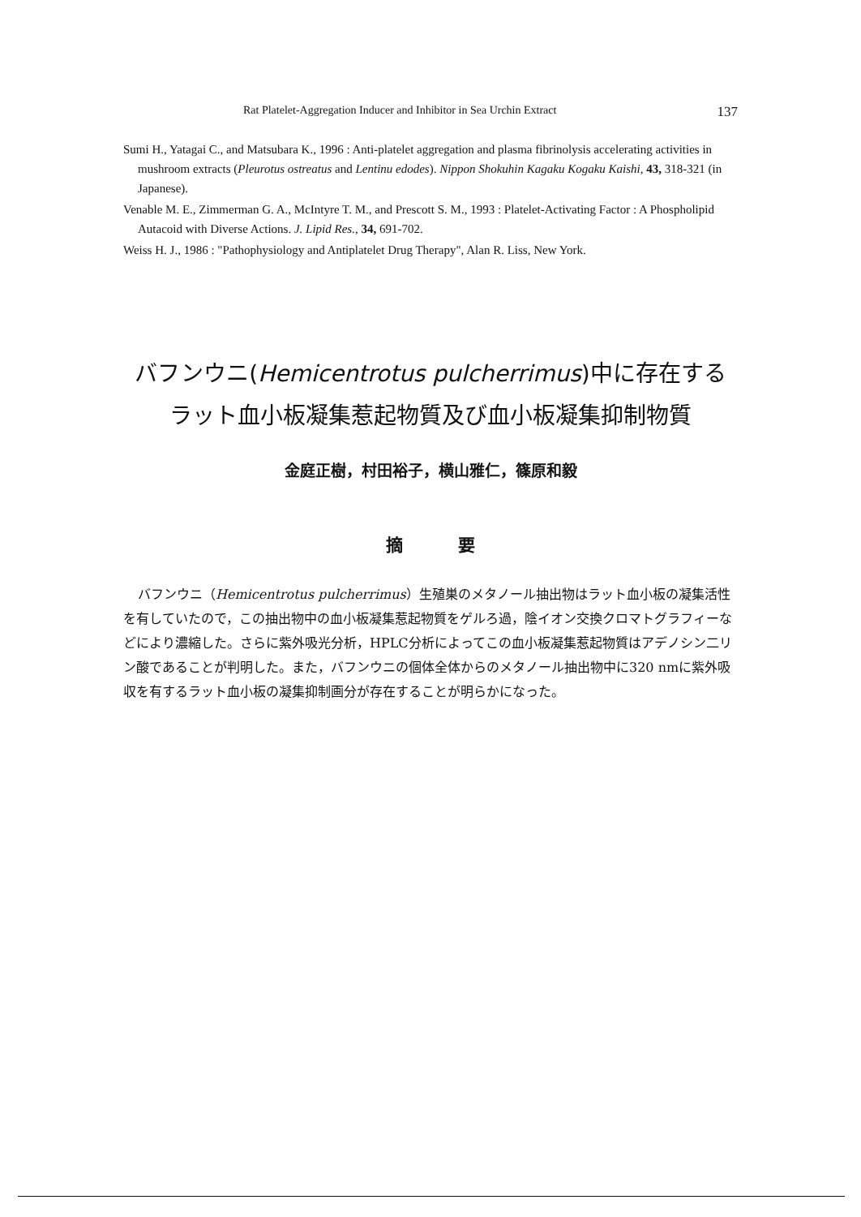Rat Platelet-Aggregation Inducer and Inhibitor in Sea Urchin Extract 137
Sumi H., Yatagai C., and Matsubara K., 1996 : Anti-platelet aggregation and plasma fibrinolysis accelerating activities in mushroom extracts (Pleurotus ostreatus and Lentinu edodes). Nippon Shokuhin Kagaku Kogaku Kaishi, 43, 318-321 (in Japanese).
Venable M. E., Zimmerman G. A., McIntyre T. M., and Prescott S. M., 1993 : Platelet-Activating Factor : A Phospholipid Autacoid with Diverse Actions. J. Lipid Res., 34, 691-702.
Weiss H. J., 1986 : "Pathophysiology and Antiplatelet Drug Therapy", Alan R. Liss, New York.
バフンウニ(Hemicentrotus pulcherrimus)中に存在する
ラット血小板凝集惹起物質及び血小板凝集抑制物質
金庭正樹，村田裕子，横山雅仁，篠原和毅
摘 要
バフンウニ（Hemicentrotus pulcherrimus）生殖巣のメタノール抽出物はラット血小板の凝集活性を有していたので，この抽出物中の血小板凝集惹起物質をゲルろ過，陰イオン交換クロマトグラフィーなどにより濃縮した。さらに紫外吸光分析，HPLC分析によってこの血小板凝集惹起物質はアデノシン二リン酸であることが判明した。また，バフンウニの個体全体からのメタノール抽出物中に320 nmに紫外吸収を有するラット血小板の凝集抑制画分が存在することが明らかになった。